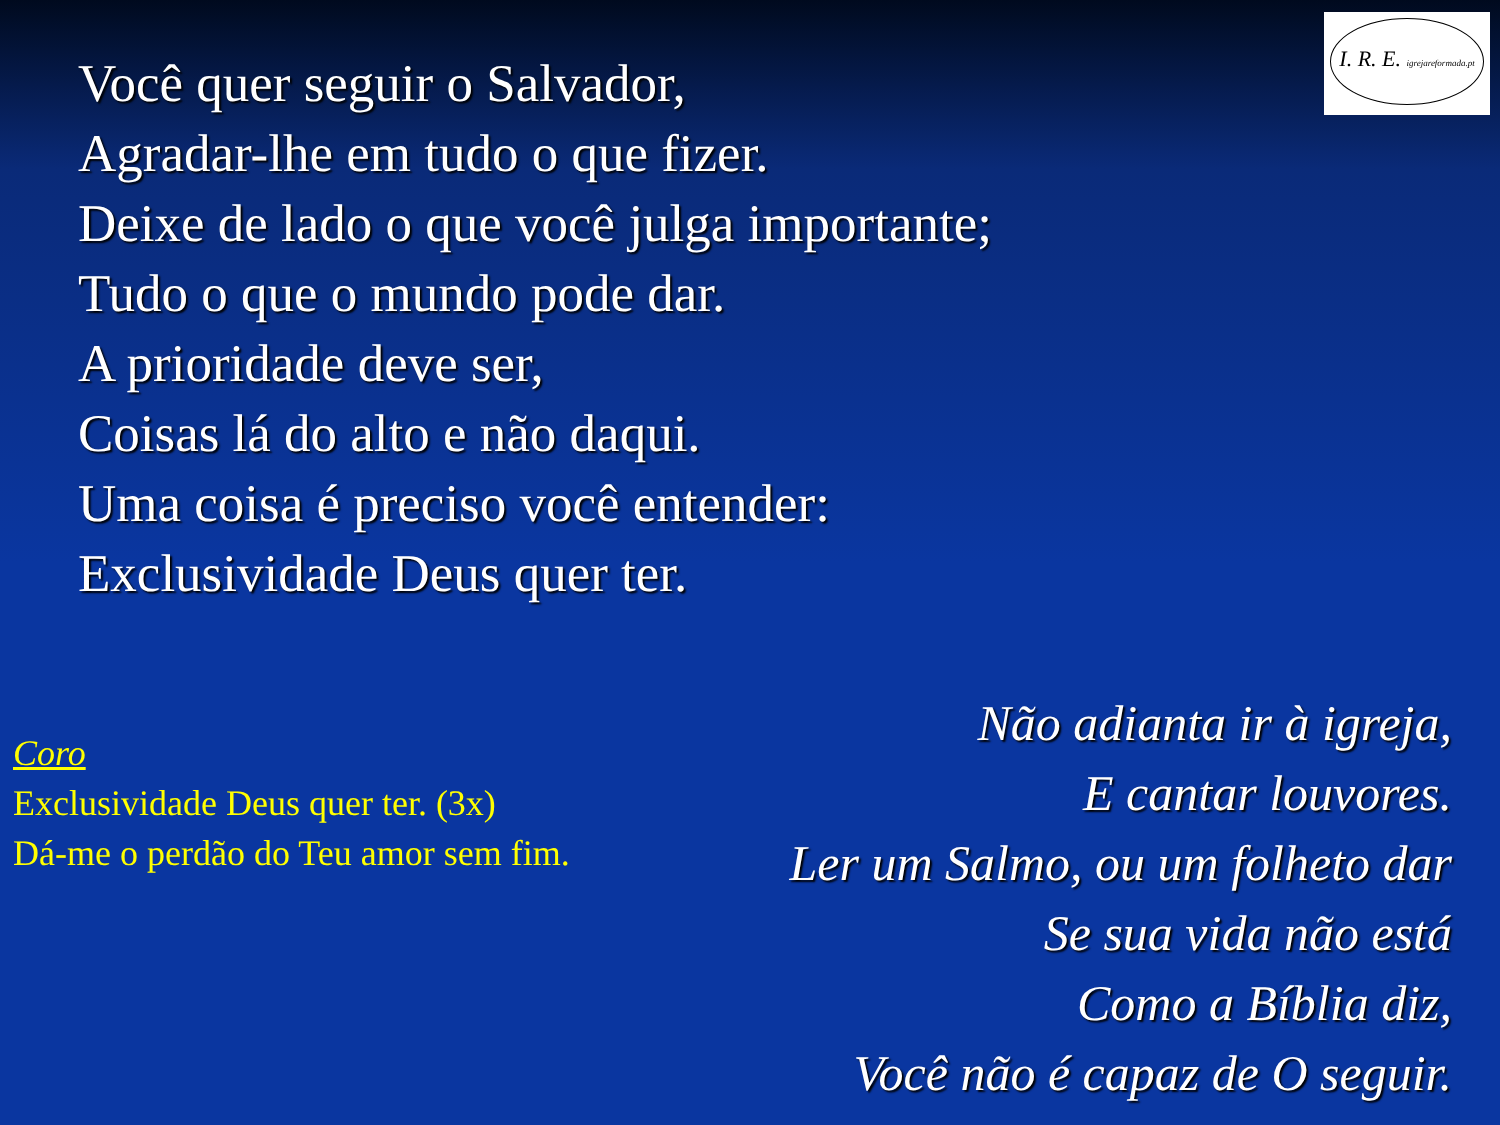I. R. E. igrejareformada.pt
Você quer seguir o Salvador,
Agradar-lhe em tudo o que fizer.
Deixe de lado o que você julga importante;
Tudo o que o mundo pode dar.
A prioridade deve ser,
Coisas lá do alto e não daqui.
Uma coisa é preciso você entender:
Exclusividade Deus quer ter.
Coro
Exclusividade Deus quer ter. (3x)
Dá-me o perdão do Teu amor sem fim.
Não adianta ir à igreja,
E cantar louvores.
Ler um Salmo, ou um folheto dar
Se sua vida não está
Como a Bíblia diz,
Você não é capaz de O seguir.